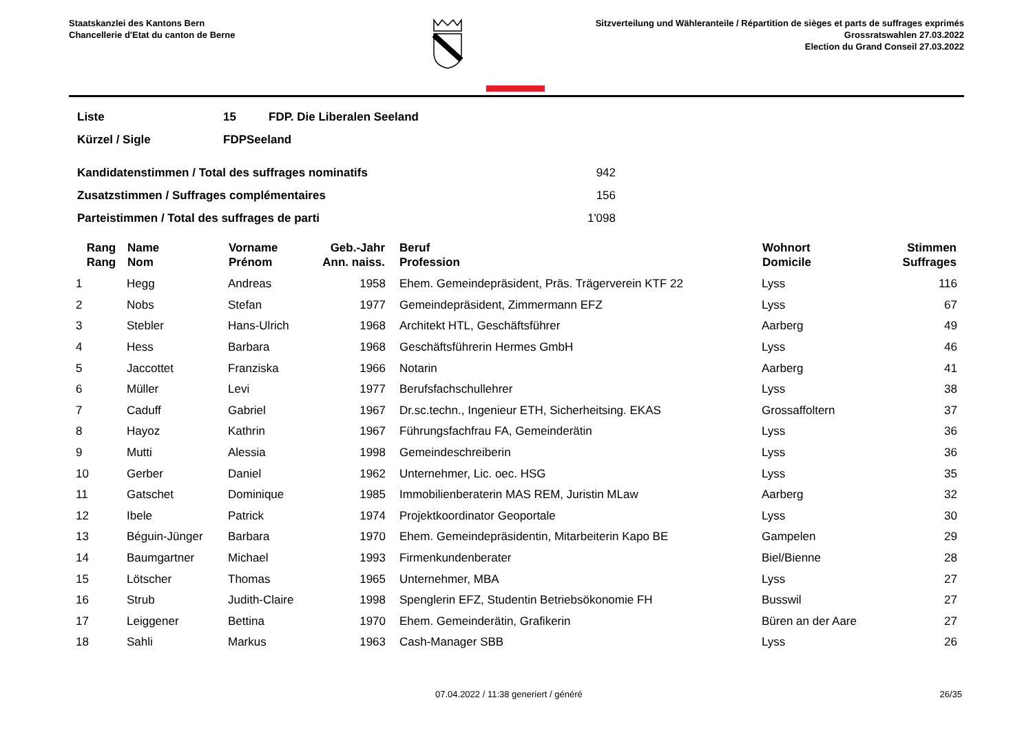Staatskanzlei des Kantons Bern
Chancellerie d'Etat du canton de Berne
Sitzverteilung und Wähleranteile / Répartition de sièges et parts de suffrages exprimés
Grossratswahlen 27.03.2022
Election du Grand Conseil 27.03.2022
| Liste | 15 | FDP. Die Liberalen Seeland |
| Kürzel / Sigle | FDPSeeland | |
| Kandidatenstimmen / Total des suffrages nominatifs | 942 |
| Zusatzstimmen / Suffrages complémentaires | 156 |
| Parteistimmen / Total des suffrages de parti | 1'098 |
| Rang Rang | Name Nom | Vorname Prénom | Geb.-Jahr Ann. naiss. | Beruf Profession | Wohnort Domicile | Stimmen Suffrages |
| --- | --- | --- | --- | --- | --- | --- |
| 1 | Hegg | Andreas | 1958 | Ehem. Gemeindepräsident, Präs. Trägerverein KTF 22 | Lyss | 116 |
| 2 | Nobs | Stefan | 1977 | Gemeindepräsident, Zimmermann EFZ | Lyss | 67 |
| 3 | Stebler | Hans-Ulrich | 1968 | Architekt HTL, Geschäftsführer | Aarberg | 49 |
| 4 | Hess | Barbara | 1968 | Geschäftsführerin Hermes GmbH | Lyss | 46 |
| 5 | Jaccottet | Franziska | 1966 | Notarin | Aarberg | 41 |
| 6 | Müller | Levi | 1977 | Berufsfachschullehrer | Lyss | 38 |
| 7 | Caduff | Gabriel | 1967 | Dr.sc.techn., Ingenieur ETH, Sicherheitsing. EKAS | Grossaffoltern | 37 |
| 8 | Hayoz | Kathrin | 1967 | Führungsfachfrau FA, Gemeinderätin | Lyss | 36 |
| 9 | Mutti | Alessia | 1998 | Gemeindeschreiberin | Lyss | 36 |
| 10 | Gerber | Daniel | 1962 | Unternehmer, Lic. oec. HSG | Lyss | 35 |
| 11 | Gatschet | Dominique | 1985 | Immobilienberaterin MAS REM, Juristin MLaw | Aarberg | 32 |
| 12 | Ibele | Patrick | 1974 | Projektkoordinator Geoportale | Lyss | 30 |
| 13 | Béguin-Jünger | Barbara | 1970 | Ehem. Gemeindepräsidentin, Mitarbeiterin Kapo BE | Gampelen | 29 |
| 14 | Baumgartner | Michael | 1993 | Firmenkundenberater | Biel/Bienne | 28 |
| 15 | Lötscher | Thomas | 1965 | Unternehmer, MBA | Lyss | 27 |
| 16 | Strub | Judith-Claire | 1998 | Spenglerin EFZ, Studentin Betriebsökonomie FH | Busswil | 27 |
| 17 | Leiggener | Bettina | 1970 | Ehem. Gemeinderätin, Grafikerin | Büren an der Aare | 27 |
| 18 | Sahli | Markus | 1963 | Cash-Manager SBB | Lyss | 26 |
07.04.2022 / 11:38 generiert / généré 26/35